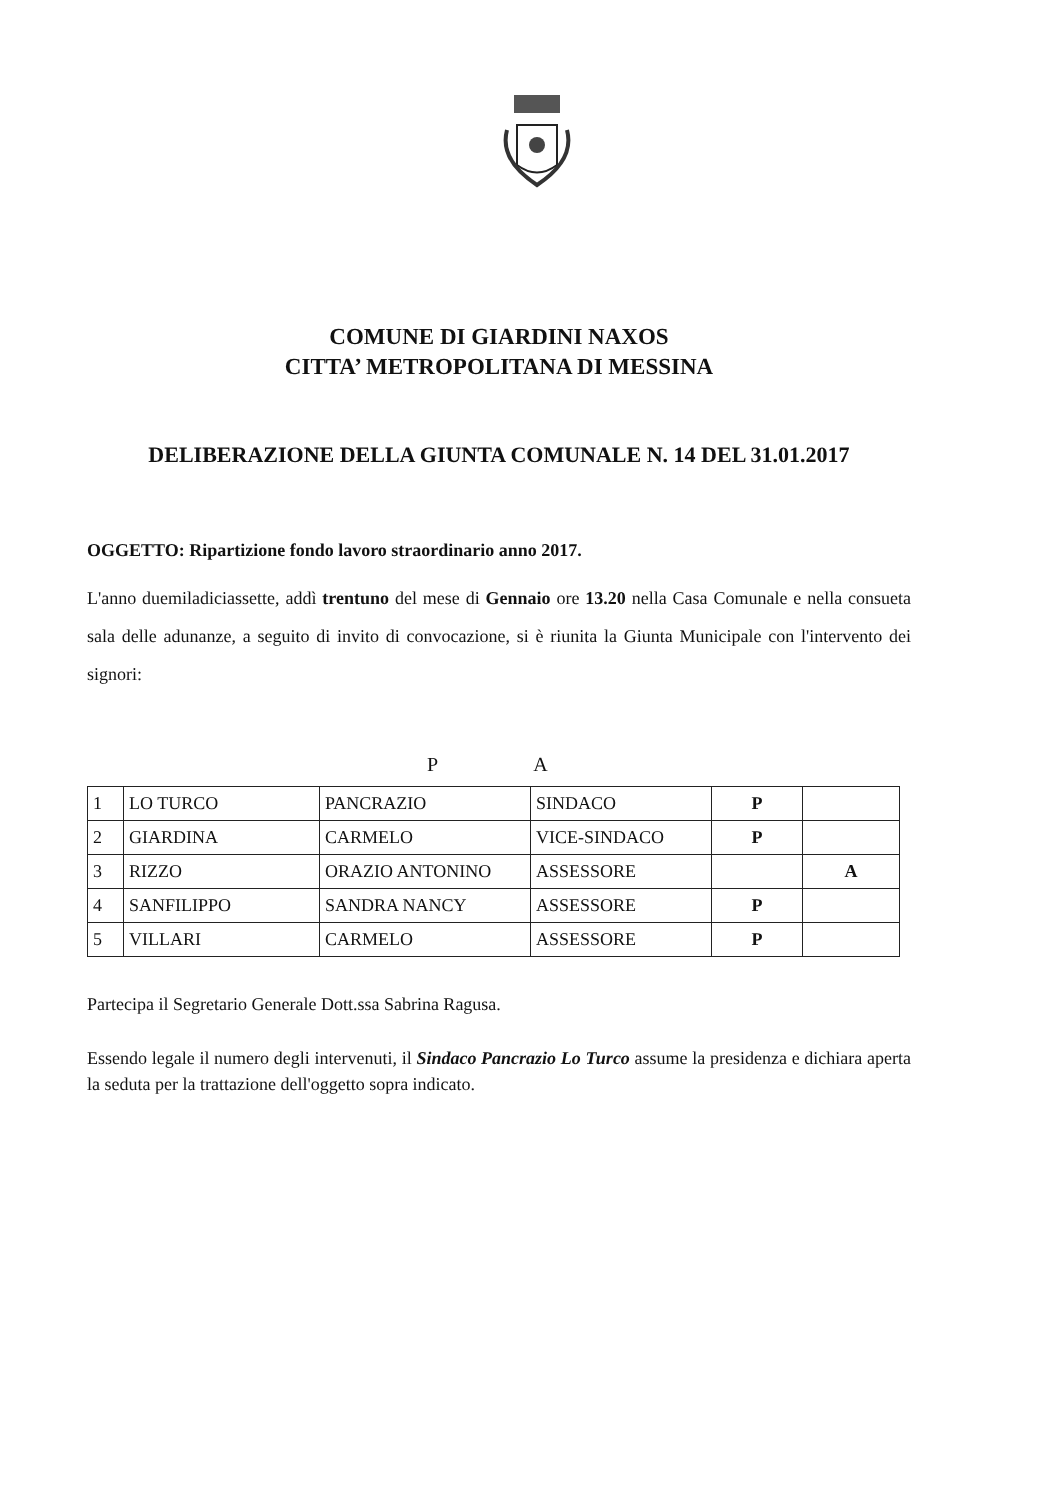COMUNE DI GIARDINI NAXOS
CITTA’ METROPOLITANA DI MESSINA
DELIBERAZIONE DELLA GIUNTA COMUNALE N. 14 DEL 31.01.2017
OGGETTO: Ripartizione fondo lavoro straordinario anno 2017.
L'anno duemiladiciassette, addì trentuno del mese di Gennaio ore 13.20 nella Casa Comunale e nella consueta sala delle adunanze, a seguito di invito di convocazione, si è riunita la Giunta Municipale con l'intervento dei signori:
P A
| 1 | LO TURCO | PANCRAZIO | SINDACO | P | |
| 2 | GIARDINA | CARMELO | VICE-SINDACO | P | |
| 3 | RIZZO | ORAZIO ANTONINO | ASSESSORE | | A |
| 4 | SANFILIPPO | SANDRA NANCY | ASSESSORE | P | |
| 5 | VILLARI | CARMELO | ASSESSORE | P | |
Partecipa il Segretario Generale Dott.ssa Sabrina Ragusa.
Essendo legale il numero degli intervenuti, il Sindaco Pancrazio Lo Turco assume la presidenza e dichiara aperta la seduta per la trattazione dell'oggetto sopra indicato.